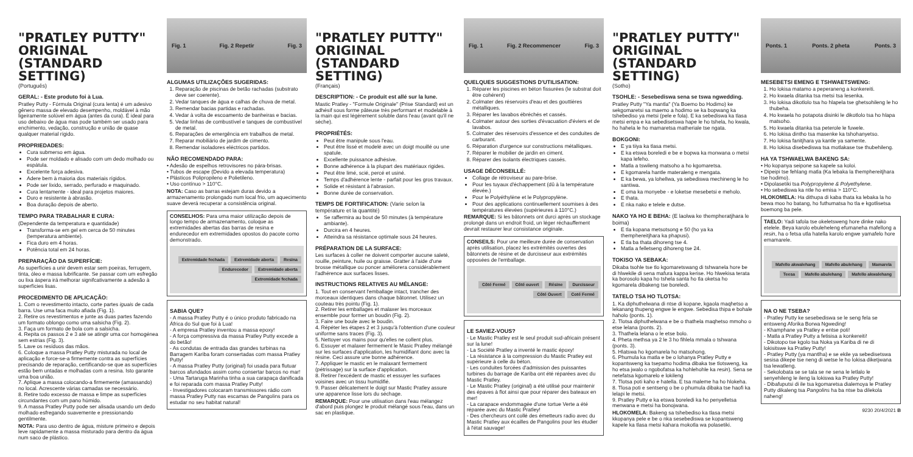"PRATLEY PUTTY" ORIGINAL (STANDARD SETTING)
(Português)
GERAL: - Este produto foi à Lua.
Pratley Putty - Fórmula Original (cura lenta) é um adesivo gênero massa de elevado desempenho, moldável à mão ligeiramente solúvel em água (antes da cura). É ideal para uso debaixo de água mas pode também ser usado para enchimento, vedação, construção e união de quase qualquer material rígido.
PROPRIEDADES:
Cura submerso em água.
Pode ser moldado e alisado com um dedo molhado ou espátula.
Excelente força adesiva.
Adere bem à maioria dos materiais rígidos.
Pode ser lixido, serrado, perfurado e maquinado.
Cura lentamente - ideal para projetos maiores.
Duro e resistente à abrasão.
Boa duração depois de aberto.
TEMPO PARA TRABALHAR E CURA:
(Dependente da temperatura e quantidade)
Transforma-se em gel em cerca de 50 minutes (temperatura ambiente).
Fica duro em 4 horas.
Potência total em 24 horas.
PREPARAÇÃO DA SUPERFÍCIE:
As superfícies a unir devem estar sem poeiras, ferrugem, tinta, óleo e massa lubrificante. Se passar com um esfregão ou lixa áspera irá melhorar signifcativamente a adesão à superfícies lisas.
PROCEDIMENTO DE APLICAÇÃO:
1. Com o revestimento intacto, corte partes iguais de cada barra. Use uma faca muito afiada (Fig. 1).
2. Retire os revestimentos e junte as duas partes fazendo um formato oblongo como uma salsicha (Fig. 2).
3. Faça um formato de bola com a salsicha.
4. Repita os passos 2 e 3 até se atingir uma cor homogénea sem estrias (Fig. 3).
5. Lave os resíduos das mãos.
6. Coloque a massa Pratley Putty misturada no local de aplicação e force-se-a firmemente contra as superfícies precisando de reparação, certificando-se que as superfícies estão bem untadas e molhadas com a resina. Isto garante uma boa união.
7. Aplique a massa colocando-a firmemente (amassando) no local. Acrescente várias camadas se necessário.
8. Retire todo excesso de massa e limpe as superfícies circundantes com um pano húmido.
9. A massa Pratley Putty pode ser alisada usando um dedo molhado esfregando suavemente e pressionando gentilmente.
NOTA: Para uso dentro de água, misture primeiro e depois leve rapidamente a massa misturado para dentro da água num saco de plástico.
Fig. 1 Fig. 2 Repetir Fig. 3
ALGUMAS UTILIZAÇÕES SUGERIDAS:
1. Reparação de piscinas de betão rachadas (substrato deve ser coerente).
2. Vedar tanques de água e calhas de chuva de metal.
3. Remendar bacias partidas e rachadas.
4. Vedar à volta de escoamento de banheiras e bacias.
5. Vedar linhas de combustível e tanques de combustível de metal.
6. Reparações de emergência em trabalhos de metal.
7. Reparar mobiliário de jardim de cimento.
8. Remendar isoladores eléctricos partidos.
NÃO RECOMENDADO PARA:
• Adesão de espelhos retrovisores no pára-brisas.
• Tubos de escape (Devido a elevada temperatura)
• Plásticos Polipropileno e Polietileno.
• Uso contínuo > 110°C.
NOTA: Caso as barras estejam duras devido a armazenamento prolongado num local frio, um aquecimento suave deverá recuperar a consistência original.
CONSELHOS: Para uma maior utilização depois de longo tempo de armazenamento, coloque as extremidades abertas das barras de resina e endurecedor em extremidades opostos do pacote como demonstrado.
Extremidade fechada Extremidade aberta Resina Endurecedor Extremidade aberta Extremidade fechada
SABIA QUE?
- A massa Pratley Putty é o único produto fabricado na África do Sul que foi à Lua!
- A empresa Pratley inventou a massa epoxy!
- A força compressiva da massa Pratley Putty excede a do betão!
- As condutas de entrada das grandes turbinas na Barragem Kariba foram consertadas com massa Pratley Putty!
- A massa Pratley Putty (original) foi usada para flutuar barcos afundados assim como consertar barcos no mar!
- Uma Tartaruga Marinha tinha a sua carapaça danificada e foi reparada com massa Pratley Putty!
- Investigadores colocaram transmissores rádio com massa Pratley Putty nas escamas de Pangolins para os estudar no seu habitat natural!
"PRATLEY PUTTY" ORIGINAL (STANDARD SETTING)
(Français)
DESCRIPTION: - Ce produit est allé sur la lune.
Mastic Pratley - "Formule Originale" (Prise Standard) est un adhésif sous forme pâteuse très performant et modelable à la main qui est légèrement soluble dans l'eau (avant qu'il ne sèche).
PROPRIÉTÉS:
Peut être manipule sous l'eau.
Peut être lissé et modelé avec un doigt mouillé ou une spatule.
Excellente puissance adhésive.
Bonne adhérence à la plupart des matériaux rigides.
Peut être limé, scié, percé et usiné.
Temps d'adhérence lente - parfait pour les gros travaux.
Solide et résistant à l'abrasion.
Bonne durée de conservation.
TEMPS DE FORTIFICATION: (Varie selon la température et la quantité)
Se raffermira au bout de 50 minutes (à température ambiante).
Durcira en 4 heures.
Atteindra sa résistance optimale sous 24 heures.
PRÉPARATION DE LA SURFACE:
Les surfaces à coller ne doivent comporter aucune saleté, rouille, peinture, huile ou graisse. Gratter à l'aide d'une brosse métallique ou poncer améliorera considérablement l'adhérence aux surfaces lisses.
INSTRUCTIONS RELATIVES AU MÉLANGE:
1. Tout en conservant l'emballage intact, trancher des morceaux identiques dans chaque bâtonnet. Utilisez un couteau très pointu (Fig. 1).
2. Retirer les emballages et malaxer les morceaux ensemble pour former un boudin (Fig. 2).
3. Faire une boule avec le boudin.
4. Répéter les étapes 2 et 3 jusqu'à l'obtention d'une couleur uniforme sans traces (Fig. 3).
5. Nettoyer vos mains pour qu'elles ne collent plus.
6. Essuyer et malaxer fermement le Masic Pratley mélangé sur les surfaces d'application, les humidifiant donc avec la résine. Ceci assure une bonne adhérence.
7. Appliquer le mastic en le malaxant fermement (pétrissage) sur la surface d'application.
8. Retirer l'excédent de mastic et essuyer les surfaces voisines avec un tissu humidifié.
9. Passer délicatement le doigt sur Mastic Pratley assure une apparence lisse lors du séchage.
REMARQUE: Pour une utilisation dans l'eau mélangez d'abord puis plongez le produit mélangé sous l'eau, dans un sac en plastique.
Fig. 1 Fig. 2 Recommencer Fig. 3
QUELQUES SUGGESTIONS D'UTILISATION:
1. Réparer les piscines en béton fissurées (le substrat doit être cohérent)
2. Colmater des réservoirs d'eau et des gouttières métalliques.
3. Réparer les lavabos ébréchés et cassés.
4. Colmater autour des sorties d'évacuation d'éviers et de lavabos.
5. Colmater des réservoirs d'essence et des conduites de carburant.
6. Réparation d'urgence sur constructions métalliques.
7. Réparer le mobilier de jardin en ciment.
8. Réparer des isolants électriques cassés.
USAGE DÉCONSEILLÉ:
Collage de rétroviseur au pare-brise.
Pour les tuyaux d'échappement (dû à la température élevée.)
Pour le Polyéthylène et le Polypropylène.
Pour des applications continuellement soumises à des températures élevées (supérieures à 110°C.)
REMARQUE: Si les bâtonnets ont durci après un stockage prolongé dans un endroit froid, un léger réchauffement devrait restaurer leur consistance originale.
CONSEILS: Pour une meilleure durée de conservation après utilisation, placez les extrémités ouvertes des bâtonnets de résine et de durcisseur aux extrémités opposées de l'emballage.
Côté Fermé Côté ouvert Résine Durcisseur Côté Ouvert Coté Fermé
LE SAVIEZ-VOUS?
- Le Mastic Pratley est le seul produit sud-africain présent sur la lune!
- La Société Pratley a inventé le mastic époxy!
- La résistance à la compression du Mastic Pratley est supérieure à celle du béton.
- Les conduites forcées d'admission des puissantes turbines du barrage de Kariba ont été réparées avec du Mastic Pratley.
- Le Mastic Pratley (original) a été utilisé pour maintenir des épaves à flot ainsi que pour réparer des bateaux en mer!
- La carapace endommagée d'une tortue Verte a été réparée avec du Mastic Pratley!
- Des chercheurs ont collé des émetteurs radio avec du Mastic Pratley aux écailles de Pangolins pour les étudier à l'état sauvage!
"PRATLEY PUTTY" ORIGINAL (STANDARD SETTING)
(Sotho)
TSOHLE: - Sesebediswa sena se tswa ngwedding.
Pratley Putty "Ya mantla" (Ya Boemo bo Hodimo) ke sekgomaretsi sa maemo a hodimo se ka bopwang ka tshebediso ya metsi (pele e fola). E ka sebediswa ka tlasa metsi empa e ka sebedisetswa hape le ho tshela, ho kwala, ho hahela le ho mamaretsa matheriale tse ngata.
BOKGONI:
E ya tiiya ka tlasa metsi.
E ka etswa boreledi e be e bopwa ka monwana o metsi kapa lefeho.
Matla a tswileng matsoho a ho kgomaretsa.
E kgomarela hantle materaleng e mengata.
E ka bewa, ya lohellwa, ya sebediswa mechineng le ho santiwa.
E oma ka monyebe - e loketse mesebetsi e meholo.
E thata.
E nka nako e telele e dutse.
NAKO YA HO E BEHA: (E laolwa ke thempheratjhara le boima)
E tla kopana metsotsong e 50 (ho ya ka themphereitjhara ka phapusi).
E tla ba thata dihoreng tse 4.
Matla a felletseng dihoreng tse 24.
TOKISO YA SEBAKA:
Dikaba tsohle tse tlo kgomaretswang di tshwanela hore be di hlwekile di sena mafura kappa kerise. Ho hlwekisa terata ka borosolo kapa ho tshela santa ho tla oketsa ho kgomarela dibakeng tse boreledi.
TATELO TSA HO TLOTSA:
1. Ka diphuthelwana di ntse di kopane, kgaola maqhetso a lekanang thupeng engwe le engwe. Sebedisa thipa e bohale haholo (ponts. 1).
2. Tlotsa diphuthelwana e be o thathela maqhetso mmoho o etse lelana (ponts. 2).
3. Thathela lelana o le etse bolo.
4. Pheta methsa ya 2 le 3 ho fihlela mmala o tshwana (ponts. 3).
5. Hlatswa ho kgomarela ho matsohong.
6. Phumula ka matla e be o lohanya Pratley Putty e kopantsweng ka tsepamo hodima dibaka tse tlotsweng, ka ho etsa jwalo o ngobofatsa ka hohlehohle ka resin). Sena se netefatsa kgomarelo e lokileng
7. Tlotsa poti kaho e hatella. E tsa maleme ha ho hlokeha.
8. Tlosa poti e sentseng o be o phumula dibaka tse haofi ka lelapi le metsi.
9. Pratley Putty e ka etswa boreledi ka ho penyelletsa menwana e metsi ha bonojwana.
HLOKOMELA: Bakeng sa tshebediso ka tlasa metsi kkopanya pele e be o nka sesebediswa se kopantsweng kapele ka tlasa metsi kahara mokotla wa polasetiki.
Ponts. 1 Ponts. 2 pheta Ponts. 3
MESEBETSI EMENG E TSHWAETSWENG:
1. Ho lokisa matamo a peperaneng a konkereiti.
2. Ho kwaela ditanka tsa metsi tsa lesenka.
3. Ho lokisa dikotlolo tsa ho hlapela tse ghetsohileng le ho thubeha.
4. Ho kwaela ho potapota disinki le dikotlolo tsa ho hlapa matsoho.
5. Ho kwaela ditanka tsa peterole le fuwele.
6. Ho lokisa dintho tsa masenke ka tshohanyetso.
7. Ho lokisa fanitjhara ya kantle ya samente.
8. Ho lokisa disebediswa tsa motlakase tse thubehileng.
HA YA TSHWAELWA BAKENG SA:
• Ho kopanya seipone sa kapele sa koloi.
• Dipeipi tse fehlang matla (Ka lebaka la themphereitjhara tse hodimo).
• Dipolasetiki tsa Polypropylene & Polyethylene.
• Ho sebediswa ka ntle ho emisa > 110°C.
HLOKOMELA: Ha dithupa di kaba thata ka lebaka la ho bewa moo ho batang, ho futhumatsa ho tla e kgotlisetsa boemong ba pele.
TAELO: Yadi tafola tse okeletsweng hore dinke nako etelele. Beya karolo ebuleheleng efumaneha mafellong a resin, ha o fetsa utla hatella karolo engwe yamafelo hore emamarele.
Mafello akwalehang Mafello abulehang Mamarela Teesa Mafello abulehang Mafello akwalehang
NA O NE TSEBA?
- Pratley Putty ke sesebediswa se le seng fela se entsweng Aforika Borwa Ngweding!
- Khamphane ya Pratley e entse poti!
- Matla a Pratley Putty a fetisisa a konkereiti!
- Dikotopo tse kgolo tsa Noka ya Kariba di ne di lokisitswe ka Pratley Putty!
- Pratley Putty (ya mantlha) e se ekile ya sebedisetswa sesisa dikepe tse neng di wetse le ho lokisa diketjwana tsa lewatleng.
- Sekolobata se se tala se ne sena le letlalo le senyehileng le ileng la lokiswa ka Pratley Putty!
- Dibafuputsi di ile tsa kgomaretsa dialemoya le Pratley Putty dikaleng tsa Pangolins ha ba ntse ba dilekola naheng!
9230 20/4/2021 B